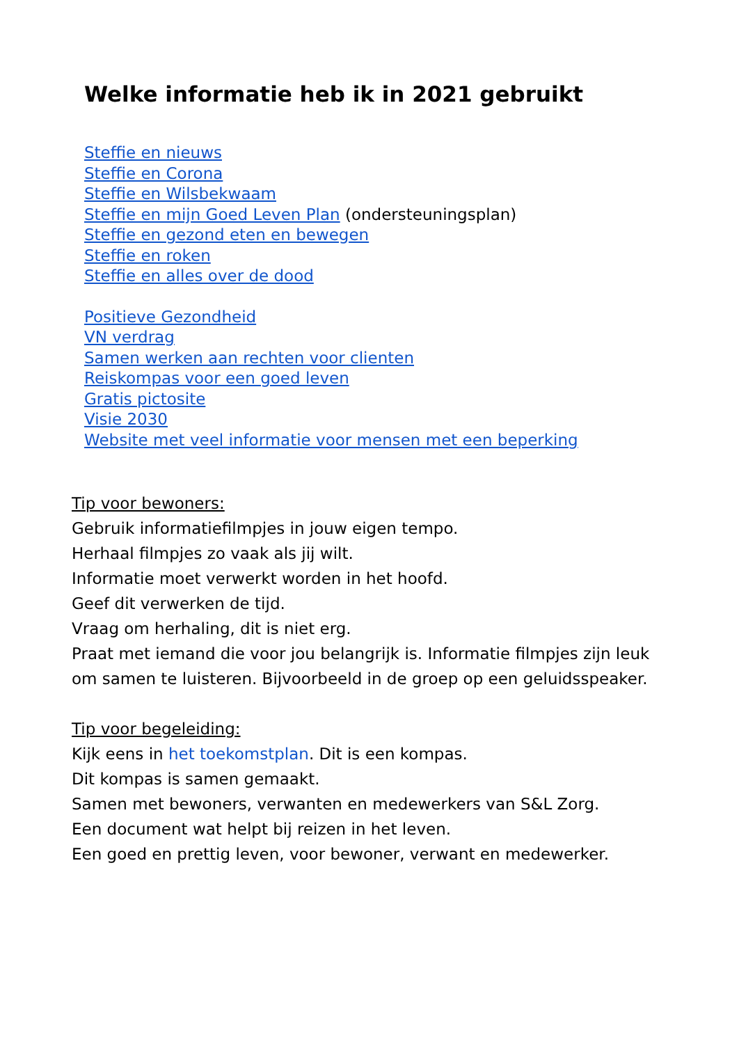Welke informatie heb ik in 2021 gebruikt
Steffie en nieuws
Steffie en Corona
Steffie en Wilsbekwaam
Steffie en mijn Goed Leven Plan (ondersteuningsplan)
Steffie en gezond eten en bewegen
Steffie en roken
Steffie en alles over de dood
Positieve Gezondheid
VN verdrag
Samen werken aan rechten voor clienten
Reiskompas voor een goed leven
Gratis pictosite
Visie 2030
Website met veel informatie voor mensen met een beperking
Tip voor bewoners:
Gebruik informatiefilmpjes in jouw eigen tempo.
Herhaal filmpjes zo vaak als jij wilt.
Informatie moet verwerkt worden in het hoofd.
Geef dit verwerken de tijd.
Vraag om herhaling, dit is niet erg.
Praat met iemand die voor jou belangrijk is. Informatie filmpjes zijn leuk om samen te luisteren. Bijvoorbeeld in de groep op een geluidsspeaker.
Tip voor begeleiding:
Kijk eens in het toekomstplan. Dit is een kompas.
Dit kompas is samen gemaakt.
Samen met bewoners, verwanten en medewerkers van S&L Zorg.
Een document wat helpt bij reizen in het leven.
Een goed en prettig leven, voor bewoner, verwant en medewerker.